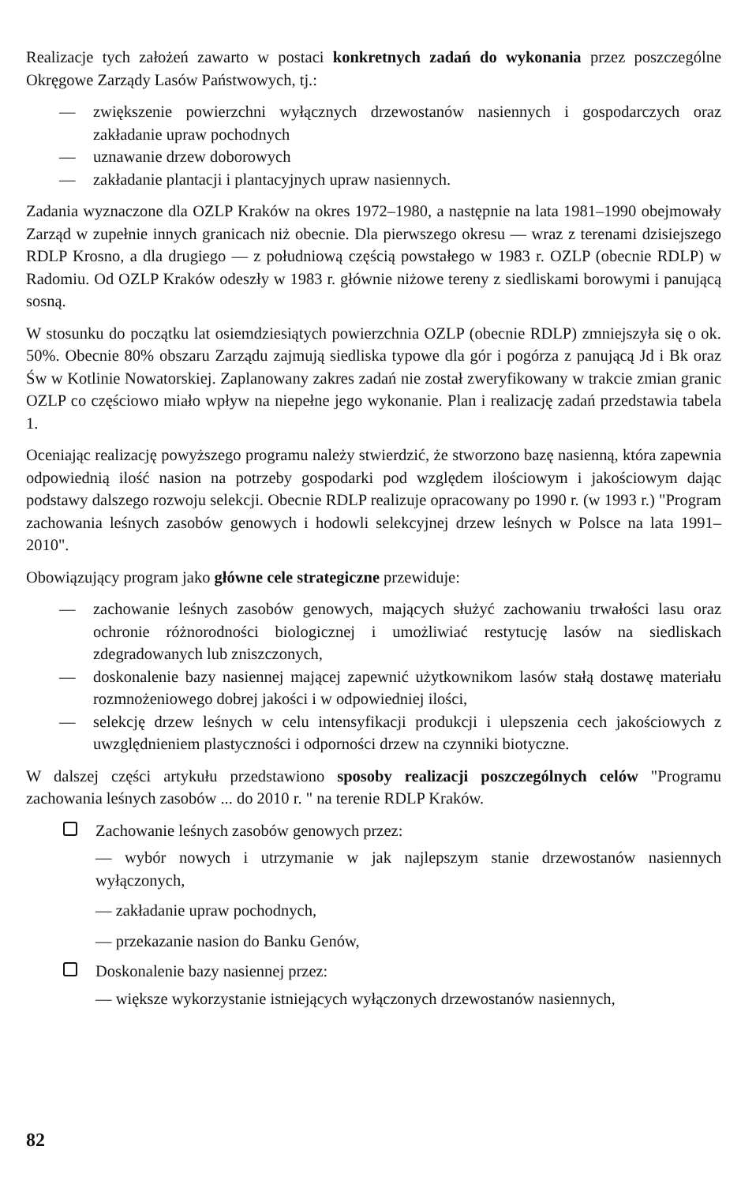Realizacje tych założeń zawarto w postaci konkretnych zadań do wykonania przez poszczególne Okręgowe Zarządy Lasów Państwowych, tj.:
— zwiększenie powierzchni wyłącznych drzewostanów nasiennych i gospodarczych oraz zakładanie upraw pochodnych
— uznawanie drzew doborowych
— zakładanie plantacji i plantacyjnych upraw nasiennych.
Zadania wyznaczone dla OZLP Kraków na okres 1972–1980, a następnie na lata 1981–1990 obejmowały Zarząd w zupełnie innych granicach niż obecnie. Dla pierwszego okresu — wraz z terenami dzisiejszego RDLP Krosno, a dla drugiego — z południową częścią powstałego w 1983 r. OZLP (obecnie RDLP) w Radomiu. Od OZLP Kraków odeszły w 1983 r. głównie niżowe tereny z siedliskami borowymi i panującą sosną.
W stosunku do początku lat osiemdziesiątych powierzchnia OZLP (obecnie RDLP) zmniejszyła się o ok. 50%. Obecnie 80% obszaru Zarządu zajmują siedliska typowe dla gór i pogórza z panującą Jd i Bk oraz Św w Kotlinie Nowatorskiej. Zaplanowany zakres zadań nie został zweryfikowany w trakcie zmian granic OZLP co częściowo miało wpływ na niepełne jego wykonanie. Plan i realizację zadań przedstawia tabela 1.
Oceniając realizację powyższego programu należy stwierdzić, że stworzono bazę nasienną, która zapewnia odpowiednią ilość nasion na potrzeby gospodarki pod względem ilościowym i jakościowym dając podstawy dalszego rozwoju selekcji. Obecnie RDLP realizuje opracowany po 1990 r. (w 1993 r.) "Program zachowania leśnych zasobów genowych i hodowli selekcyjnej drzew leśnych w Polsce na lata 1991–2010".
Obowiązujący program jako główne cele strategiczne przewiduje:
— zachowanie leśnych zasobów genowych, mających służyć zachowaniu trwałości lasu oraz ochronie różnorodności biologicznej i umożliwiać restytucję lasów na siedliskach zdegradowanych lub zniszczonych,
— doskonalenie bazy nasiennej mającej zapewnić użytkownikom lasów stałą dostawę materiału rozmnożeniowego dobrej jakości i w odpowiedniej ilości,
— selekcję drzew leśnych w celu intensyfikacji produkcji i ulepszenia cech jakościowych z uwzględnieniem plastyczności i odporności drzew na czynniki biotyczne.
W dalszej części artykułu przedstawiono sposoby realizacji poszczególnych celów "Programu zachowania leśnych zasobów ... do 2010 r. " na terenie RDLP Kraków.
Zachowanie leśnych zasobów genowych przez:
— wybór nowych i utrzymanie w jak najlepszym stanie drzewostanów nasiennych wyłączonych,
— zakładanie upraw pochodnych,
— przekazanie nasion do Banku Genów,
Doskonalenie bazy nasiennej przez:
— większe wykorzystanie istniejących wyłączonych drzewostanów nasiennych,
82